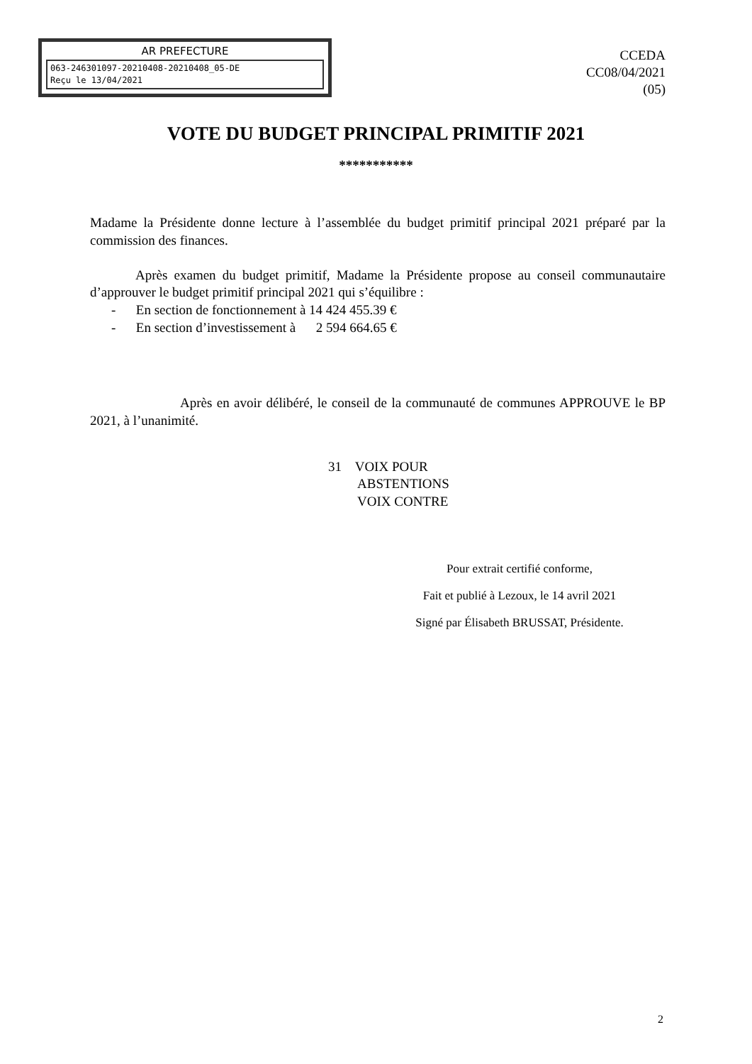AR PREFECTURE
063-246301097-20210408-20210408_05-DE
Reçu le 13/04/2021
CCEDA
CC08/04/2021
(05)
VOTE DU BUDGET PRINCIPAL PRIMITIF 2021
***********
Madame la Présidente donne lecture à l’assemblée du budget primitif principal 2021 préparé par la commission des finances.
Après examen du budget primitif, Madame la Présidente propose au conseil communautaire d’approuver le budget primitif principal 2021 qui s’équilibre :
- En section de fonctionnement à 14 424 455.39 €
- En section d’investissement à 2 594 664.65 €
Après en avoir délibéré, le conseil de la communauté de communes APPROUVE le BP 2021, à l’unanimité.
31 VOIX POUR
ABSTENTIONS
VOIX CONTRE
Pour extrait certifié conforme,
Fait et publié à Lezoux, le 14 avril 2021
Signé par Élisabeth BRUSSAT, Présidente.
2